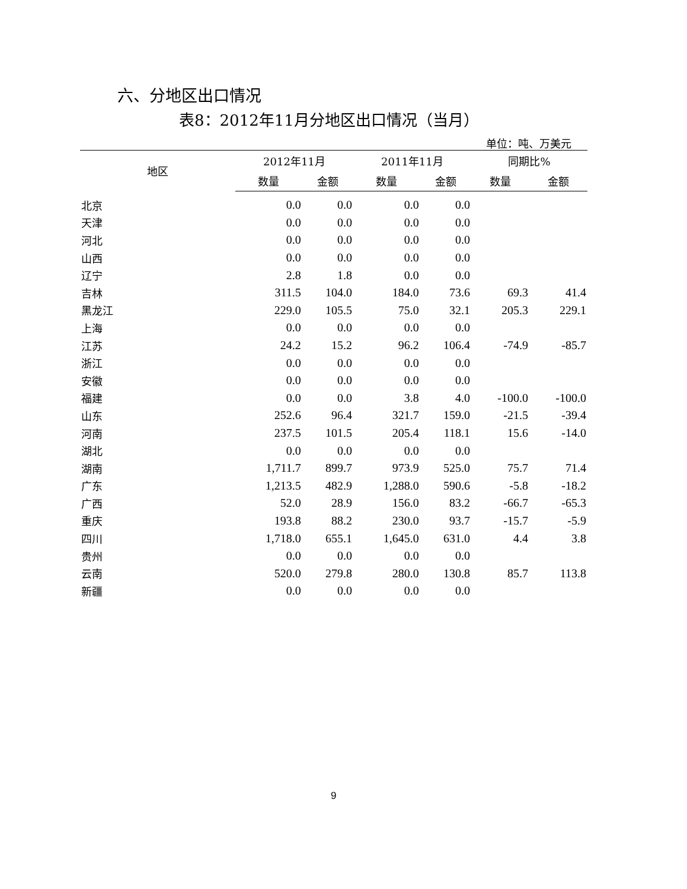六、分地区出口情况
表8：2012年11月分地区出口情况（当月）
单位：吨、万美元
| 地区 | 2012年11月 | | 2011年11月 | | 同期比% | |
| --- | --- | --- | --- | --- | --- | --- |
| | 数量 | 金额 | 数量 | 金额 | 数量 | 金额 |
| 北京 | 0.0 | 0.0 | 0.0 | 0.0 | | |
| 天津 | 0.0 | 0.0 | 0.0 | 0.0 | | |
| 河北 | 0.0 | 0.0 | 0.0 | 0.0 | | |
| 山西 | 0.0 | 0.0 | 0.0 | 0.0 | | |
| 辽宁 | 2.8 | 1.8 | 0.0 | 0.0 | | |
| 吉林 | 311.5 | 104.0 | 184.0 | 73.6 | 69.3 | 41.4 |
| 黑龙江 | 229.0 | 105.5 | 75.0 | 32.1 | 205.3 | 229.1 |
| 上海 | 0.0 | 0.0 | 0.0 | 0.0 | | |
| 江苏 | 24.2 | 15.2 | 96.2 | 106.4 | -74.9 | -85.7 |
| 浙江 | 0.0 | 0.0 | 0.0 | 0.0 | | |
| 安徽 | 0.0 | 0.0 | 0.0 | 0.0 | | |
| 福建 | 0.0 | 0.0 | 3.8 | 4.0 | -100.0 | -100.0 |
| 山东 | 252.6 | 96.4 | 321.7 | 159.0 | -21.5 | -39.4 |
| 河南 | 237.5 | 101.5 | 205.4 | 118.1 | 15.6 | -14.0 |
| 湖北 | 0.0 | 0.0 | 0.0 | 0.0 | | |
| 湖南 | 1,711.7 | 899.7 | 973.9 | 525.0 | 75.7 | 71.4 |
| 广东 | 1,213.5 | 482.9 | 1,288.0 | 590.6 | -5.8 | -18.2 |
| 广西 | 52.0 | 28.9 | 156.0 | 83.2 | -66.7 | -65.3 |
| 重庆 | 193.8 | 88.2 | 230.0 | 93.7 | -15.7 | -5.9 |
| 四川 | 1,718.0 | 655.1 | 1,645.0 | 631.0 | 4.4 | 3.8 |
| 贵州 | 0.0 | 0.0 | 0.0 | 0.0 | | |
| 云南 | 520.0 | 279.8 | 280.0 | 130.8 | 85.7 | 113.8 |
| 新疆 | 0.0 | 0.0 | 0.0 | 0.0 | | |
9